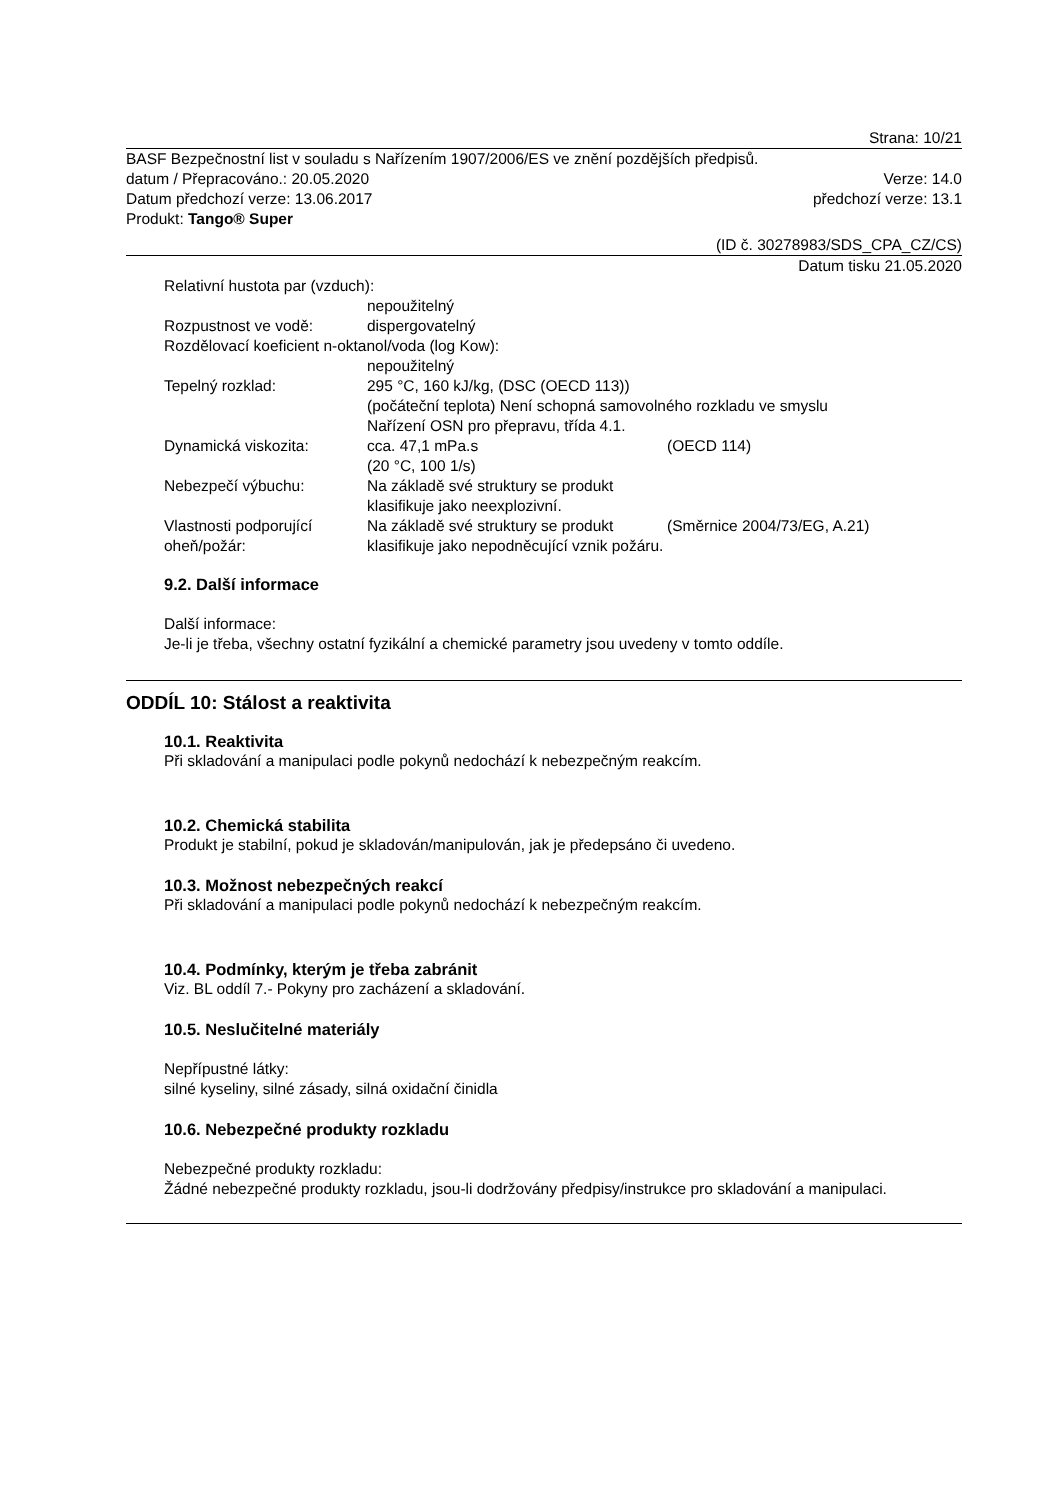Strana: 10/21
BASF Bezpečnostní list v souladu s Nařízením 1907/2006/ES ve znění pozdějších předpisů.
datum / Přepracováno.: 20.05.2020 Verze: 14.0
Datum předchozí verze: 13.06.2017 předchozí verze: 13.1
Produkt: Tango® Super
(ID č. 30278983/SDS_CPA_CZ/CS)
Datum tisku 21.05.2020
Relativní hustota par (vzduch):
nepoužitelný
Rozpustnost ve vodě: dispergovatelný
Rozdělovací koeficient n-oktanol/voda (log Kow):
nepoužitelný
Tepelný rozklad: 295 °C, 160 kJ/kg, (DSC (OECD 113))
(počáteční teplota) Není schopná samovolného rozkladu ve smyslu
Nařízení OSN pro přepravu, třída 4.1.
Dynamická viskozita: cca. 47,1 mPa.s
(20 °C, 100 1/s) (OECD 114)
Nebezpečí výbuchu: Na základě své struktury se produkt klasifikuje jako neexplozivní.
Vlastnosti podporující oheň/požár: Na základě své struktury se produkt klasifikuje jako nepodněcující vznik požáru. (Směrnice 2004/73/EG, A.21)
9.2. Další informace
Další informace:
Je-li je třeba, všechny ostatní fyzikální a chemické parametry jsou uvedeny v tomto oddíle.
ODDÍL 10: Stálost a reaktivita
10.1. Reaktivita
Při skladování a manipulaci podle pokynů nedochází k nebezpečným reakcím.
10.2. Chemická stabilita
Produkt je stabilní, pokud je skladován/manipulován, jak je předepsáno či uvedeno.
10.3. Možnost nebezpečných reakcí
Při skladování a manipulaci podle pokynů nedochází k nebezpečným reakcím.
10.4. Podmínky, kterým je třeba zabránit
Viz. BL oddíl 7.- Pokyny pro zacházení a skladování.
10.5. Neslučitelné materiály
Nepřípustné látky:
silné kyseliny, silné zásady, silná oxidační činidla
10.6. Nebezpečné produkty rozkladu
Nebezpečné produkty rozkladu:
Žádné nebezpečné produkty rozkladu, jsou-li dodržovány předpisy/instrukce pro skladování a manipulaci.